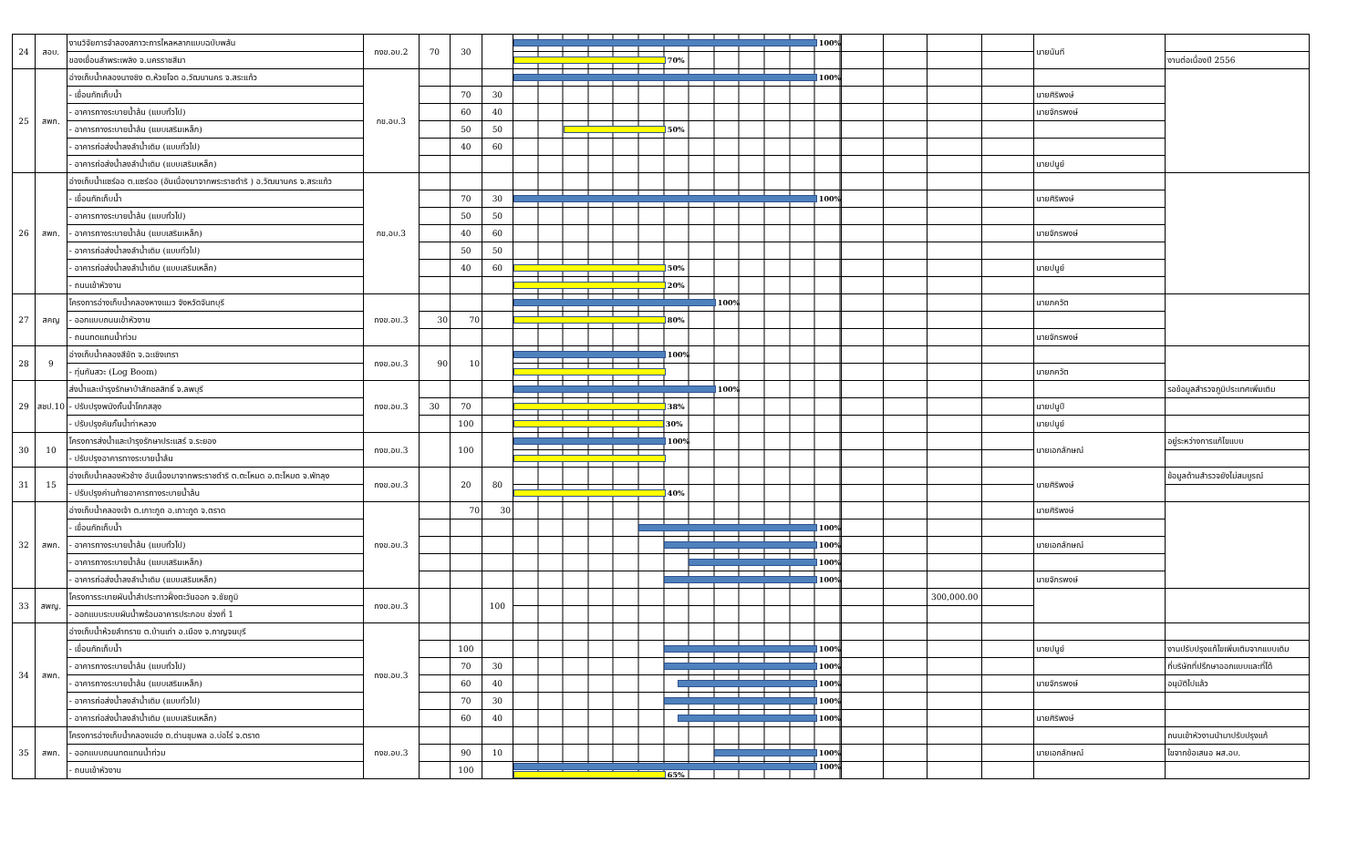| 24 | สอบ. | งานวิจัยการจำลองสภาวะการไหลหลากแบบฉบับพลัน | กงข.อบ.2 | 70 | 30 | | 100% | | | | | นายนันที | |
| | | ของเขื่อนลำพระเพลิง จ.นครราชสีมา | | | | | 70% | | | | | | งานต่อเนื่องปี 2556 |
| 25 | สพก. | อ่างเก็บน้ำคลองนางชิง ต.ห้วยโจด อ.วัฒนานคร จ.สระแก้ว | กข.อบ.3 | | | | 100% | | | | | | |
| | | - เขื่อนกักเก็บน้ำ | | | 70 | 30 | | | | | | นายศิริพงษ์ | |
| | | - อาคารทางระบายน้ำล้น (แบบทั่วไป) | | | 60 | 40 | | | | | | นายจักรพงษ์ | |
| | | - อาคารทางระบายน้ำล้น (แบบเสริมเหล็ก) | | | 50 | 50 | 50% | | | | | | |
| | | - อาคารท่อส่งน้ำลงลำน้ำเดิม (แบบทั่วไป) | | | 40 | 60 | | | | | | | |
| | | - อาคารท่อส่งน้ำลงลำน้ำเดิม (แบบเสริมเหล็ก) | | | | | | | | | | นายปนูย์ | |
| 26 | สพก. | อ่างเก็บน้ำแซร์ออ ต.แซร์ออ (อันเนื่องมาจากพระราชดำริ ) อ.วัฒนานคร จ.สระแก้ว | กข.อบ.3 | | | | | | | | | | |
| | | - เขื่อนกักเก็บน้ำ | | | 70 | 30 | 100% | | | | | นายศิริพงษ์ | |
| | | - อาคารทางระบายน้ำล้น (แบบทั่วไป) | | | 50 | 50 | | | | | | | |
| | | - อาคารทางระบายน้ำล้น (แบบเสริมเหล็ก) | | | 40 | 60 | | | | | | นายจักรพงษ์ | |
| | | - อาคารท่อส่งน้ำลงลำน้ำเดิม (แบบทั่วไป) | | | 50 | 50 | | | | | | | |
| | | - อาคารท่อส่งน้ำลงลำน้ำเดิม (แบบเสริมเหล็ก) | | | 40 | 60 | 50% | | | | | นายปนูย์ | |
| | | - ถนนเข้าหัวงาน | | | | | 20% | | | | | | |
| 27 | สคญ | โครงการอ่างเก็บน้ำคลองหางแมว จังหวัดจันทบุรี | กงข.อบ.3 | | | | 100% | | | | | นายภควัต | |
| | | - ออกแบบถนนเข้าหัวงาน | | 30 | 70 | | 80% | | | | | | |
| | | - ถนนทดแทนน้ำท่วม | | | | | | | | | | นายจักรพงษ์ | |
| 28 | 9 | อ่างเก็บน้ำคลองสีขัด จ.ฉะเชิงเทรา | กงข.อบ.3 | 90 | 10 | | 100% | | | | | | |
| | | - ทุ่นกันสวะ (Log Boom) | | | | | | | | | | นายภควัต | |
| 29 | สชป.10 | ส่งน้ำและบำรุงรักษาป่าสักชลสิทธิ์ จ.ลพบุรี | กงข.อบ.3 | | | | 100% | | | | | | รอข้อมูลสำรวจภูมิประเทศเพิ่มเติม |
| | | - ปรับปรุงพนังกั้นน้ำโคกสลุง | | 30 | 70 | | 38% | | | | | นายปนูปี | |
| | | - ปรับปรุงคันกั้นน้ำท่าหลวง | | | 100 | | 30% | | | | | นายปนูย์ | |
| 30 | 10 | โครงการส่งน้ำและบำรุงรักษาประแสร์ จ.ระยอง | กงข.อบ.3 | | 100 | | 100% | | | | | นายเอกลักษณ์ | อยู่ระหว่างการแก้ไขแบบ |
| | | - ปรับปรุงอาคารทางระบายน้ำล้น | | | | | | | | | | | |
| 31 | 15 | อ่างเก็บน้ำคลองหัวช้าง อันเนื่องมาจากพระราชดำริ ต.ตะโหมด อ.ตะโหมด จ.พัทลุง | กงข.อบ.3 | | 20 | 80 | | | | | | นายศิริพงษ์ | ข้อมูลด้านสำรวจยังไม่สมบูรณ์ |
| | | - ปรับปรุงค่านท้ายอาคารทางระบายน้ำล้น | | | | | 40% | | | | | | |
| 32 | สพก. | อ่างเก็บน้ำคลองเจ้า ต.เกาะกูด อ.เกาะกูด จ.ตราด | กงข.อบ.3 | | 70 | 30 | | | | | | นายศิริพงษ์ | |
| | | - เขื่อนกักเก็บน้ำ | | | | | 100% | | | | | | |
| | | - อาคารทางระบายน้ำล้น (แบบทั่วไป) | | | | | 100% | | | | | นายเอกลักษณ์ | |
| | | - อาคารทางระบายน้ำล้น (แบบเสริมเหล็ก) | | | | | 100% | | | | | | |
| | | - อาคารท่อส่งน้ำลงลำน้ำเดิม (แบบเสริมเหล็ก) | | | | | 100% | | | | | นายจักรพงษ์ | |
| 33 | สพญ. | โครงการระบายผันน้ำลำประทาวฝั่งตะวันออก จ.ชัยภูมิ | กงข.อบ.3 | | | 100 | | | | 300,000.00 | | | |
| | | - ออกแบบระบบผันน้ำพร้อมอาคารประกอบ ช่วงที่ 1 | | | | | | | | | | | |
| 34 | สพก. | อ่างเก็บน้ำห้วยลำทราย ต.บ้านเก่า อ.เมือง จ.กาญจนบุรี | กงข.อบ.3 | | | | | | | | | | |
| | | - เขื่อนกักเก็บน้ำ | | | 100 | | 100% | | | | | นายปนูย์ | งานปรับปรุงแก้ไขเพิ่มเติมจากแบบเดิม |
| | | - อาคารทางระบายน้ำล้น (แบบทั่วไป) | | | 70 | 30 | 100% | | | | | | ที่บริษัทที่ปรึกษาออกแบบและที่ได้ |
| | | - อาคารทางระบายน้ำล้น (แบบเสริมเหล็ก) | | | 60 | 40 | 100% | | | | | นายจักรพงษ์ | อนุมัติไปแล้ว |
| | | - อาคารท่อส่งน้ำลงลำน้ำเดิม (แบบทั่วไป) | | | 70 | 30 | 100% | | | | | | |
| | | - อาคารท่อส่งน้ำลงลำน้ำเดิม (แบบเสริมเหล็ก) | | | 60 | 40 | 100% | | | | | นายศิริพงษ์ | |
| 35 | สพก. | โครงการอ่างเก็บน้ำคลองแอ่ง ต.ด่านชุมพล อ.บ่อไร่ จ.ตราด | กงข.อบ.3 | | | | | | | | | | ถนนเข้าหัวงานนำมาปรับปรุงแก้ |
| | | - ออกแบบถนนทดแทนน้ำท่วม | | | 90 | 10 | 100% | | | | | นายเอกลักษณ์ | ไขจากข้อเสนอ ผส.อบ. |
| | | - ถนนเข้าหัวงาน | | | 100 | | 100% 65% | | | | | | |